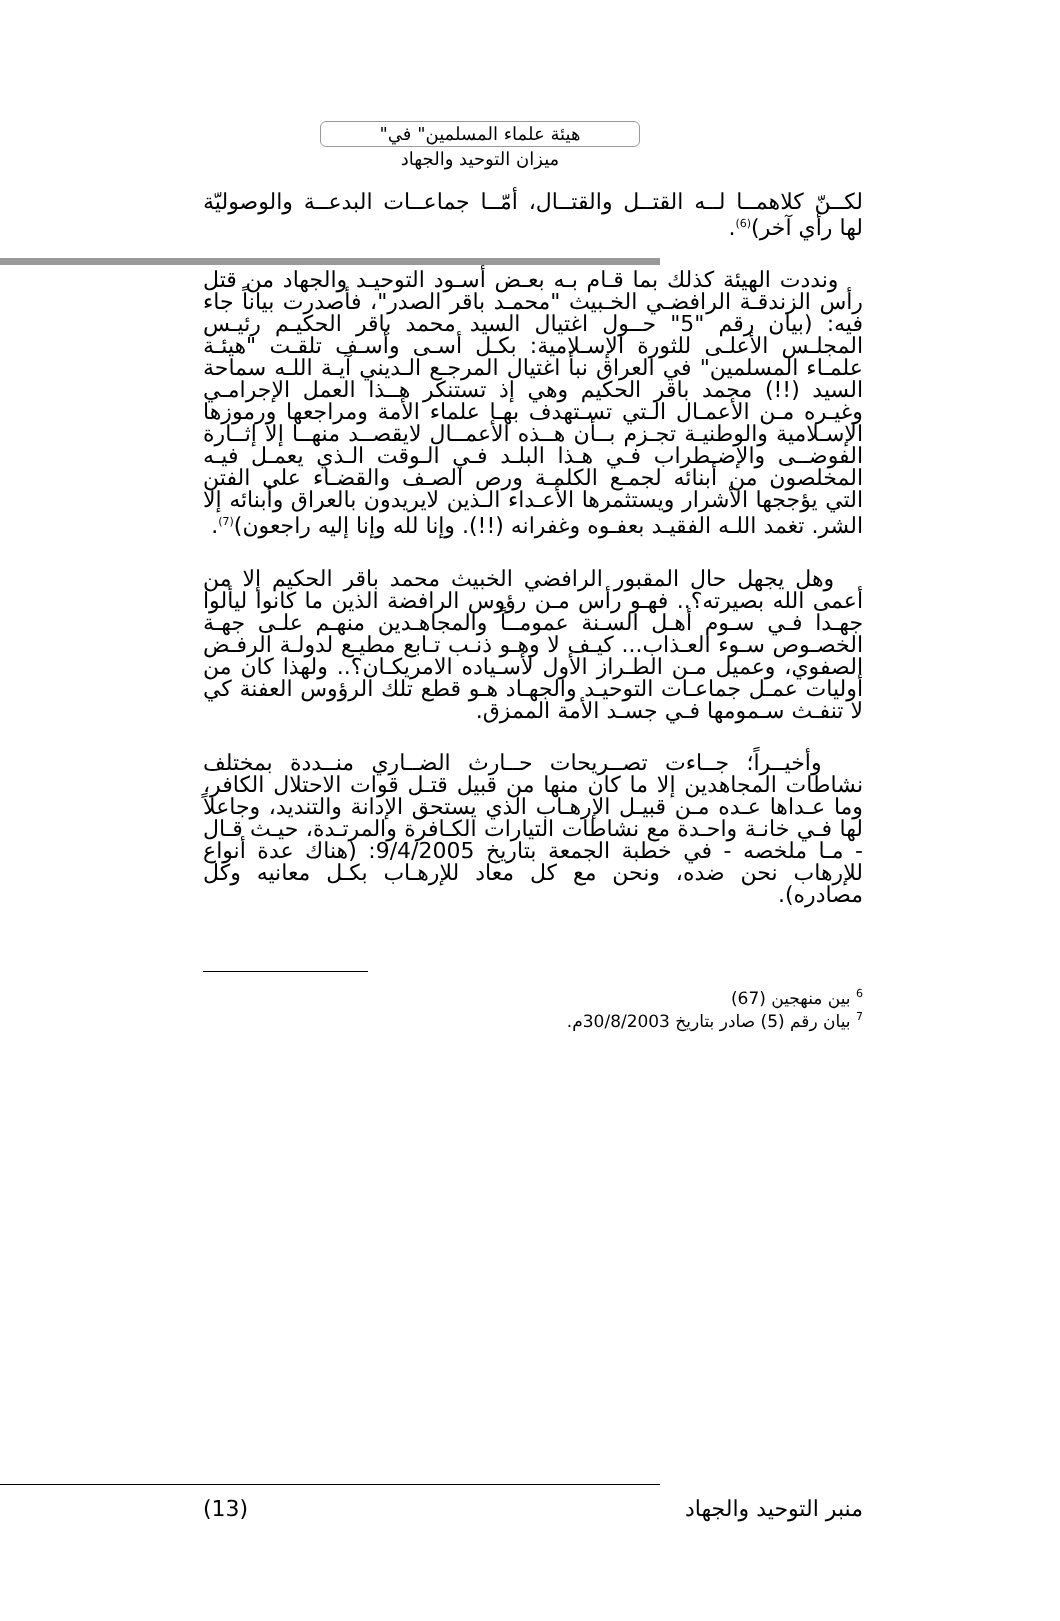"هيئة علماء المسلمين" في
ميزان التوحيد والجهاد
لكــنّ كلاهمــا لــه القتــل والقتــال، أمّــا جماعــات البدعــة والوصوليّة لها رأي آخر)<sup>(6)</sup>.
ونددت الهيئة كذلك بما قـام بـه بعـض أسـود التوحيـد والجهاد من قتل رأس الزندقـة الرافضـي الخـبيث "محمـد باقر الصدر"، فأصدرت بياناً جاء فيه: (بيان رقم "5" حــول اغتيال السيد محمد باقر الحكيـم رئيـس المجلـس الأعلـى للثورة الإسـلامية: بكـل أسـى وأسـف تلقـت "هيئـة علمـاء المسلمين" في العراق نبأ اغتيال المرجـع الـديني آيـة اللـه سماحة السيد (!!) محمد باقر الحكيم وهي إذ تستنكر هــذا العمل الإجرامـي وغيـره مـن الأعمـال الـتي تسـتهدف بهـا علماء الأمة ومراجعها ورموزها الإسـلامية والوطنيـة تجـزم بــأن هــذه الأعمــال لايقصــد منهــا إلا إثــارة الفوضــى والإضـطراب فـي هـذا البلـد فـي الـوقت الـذي يعمـل فيـه المخلصون من أبنائه لجمـع الكلمـة ورص الصـف والقضـاء على الفتن التي يؤججها الأشرار ويستثمرها الأعـداء الـذين لايريدون بالعراق وأبنائه إلا الشر. تغمد اللـه الفقيـد بعفـوه وغفرانه (!!). وإنا لله وإنا إليه راجعون)<sup>(7)</sup>.
وهل يجهل حال المقبور الرافضي الخبيث محمد باقر الحكيم إلا من أعمى الله بصيرته؟.. فهـو رأس مـن رؤوس الرافضة الذين ما كانوا ليألوا جهـدا فـي سـوم أهـل السـنة عمومــاً والمجاهـدين منهـم علـى جهـة الخصـوص سـوء العـذاب... كيـف لا وهـو ذنـب تـابع مطيـع لدولـة الرفـض الصفوي، وعميل مـن الطـراز الأول لأسـياده الامريكـان؟.. ولهذا كان من أوليات عمـل جماعـات التوحيـد والجهـاد هـو قطع تلك الرؤوس العفنة كي لا تنفـث سـمومها فـي جسـد الأمة الممزق.
وأخيــراً؛ جــاءت تصــريحات حــارث الضــاري منــددة بمختلف نشاطات المجاهدين إلا ما كان منها من قبيل قتـل قوات الاحتلال الكافر، وما عـداها عـده مـن قبيـل الإرهـاب الذي يستحق الإدانة والتنديد، وجاعلاً لها فـي خانـة واحـدة مع نشاطات التيارات الكـافرة والمرتـدة، حيـث قـال - مـا ملخصه - في خطبة الجمعة بتاريخ 9/4/2005: (هناك عدة أنواع للإرهاب نحن ضده، ونحن مع كل معاد للإرهـاب بكـل معانيه وكل مصادره).
<sup>6</sup> بين منهجين (67)
<sup>7</sup> بيان رقم (5) صادر بتاريخ 30/8/2003م.
منبر التوحيد والجهاد (13)